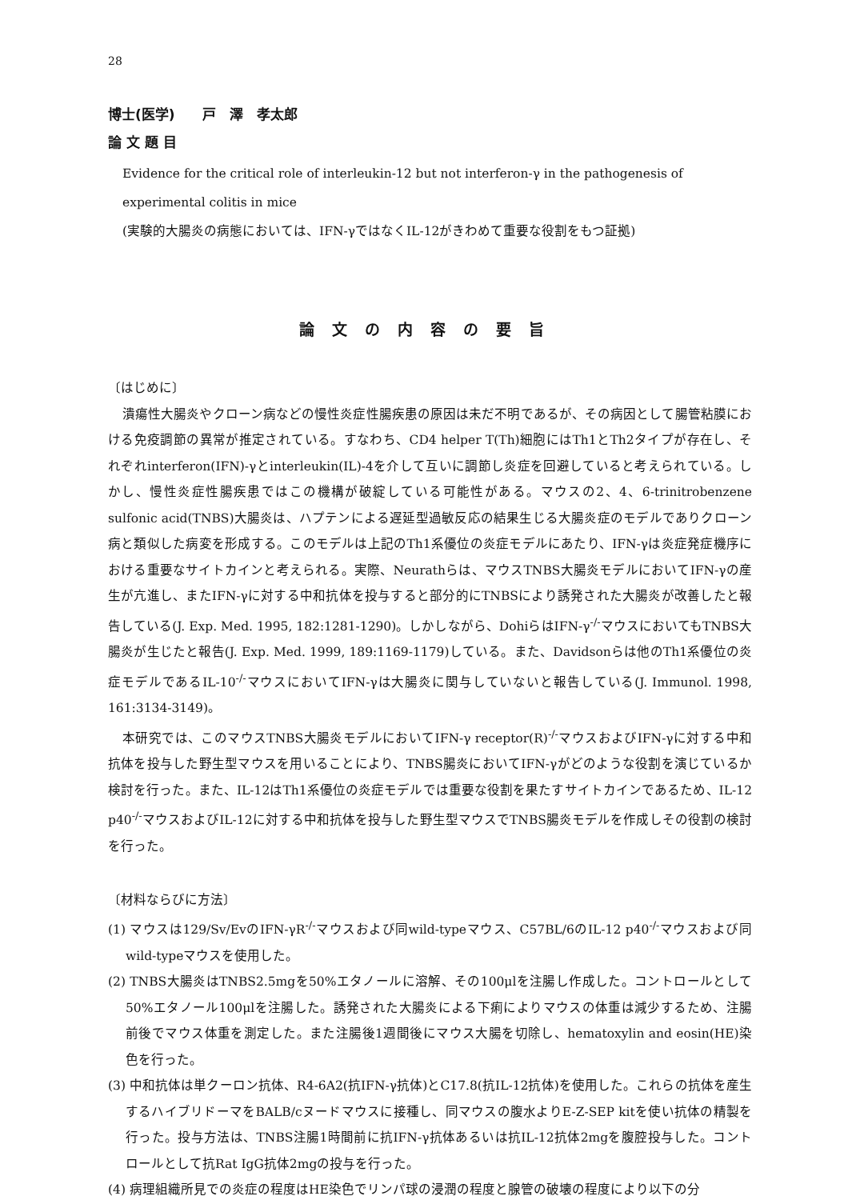28
博士(医学)　　戸　澤　孝太郎
論 文 題 目
Evidence for the critical role of interleukin-12 but not interferon-γ in the pathogenesis of experimental colitis in mice
(実験的大腸炎の病態においては、IFN-γではなくIL-12がきわめて重要な役割をもつ証拠)
論文の内容の要旨
〔はじめに〕
潰瘍性大腸炎やクローン病などの慢性炎症性腸疾患の原因は未だ不明であるが、その病因として腸管粘膜における免疫調節の異常が推定されている。すなわち、CD4 helper T(Th)細胞にはTh1とTh2タイプが存在し、それぞれinterferon(IFN)-γとinterleukin(IL)-4を介して互いに調節し炎症を回避していると考えられている。しかし、慢性炎症性腸疾患ではこの機構が破綻している可能性がある。マウスの2、4、6-trinitrobenzene sulfonic acid(TNBS)大腸炎は、ハプテンによる遅延型過敏反応の結果生じる大腸炎症のモデルでありクローン病と類似した病変を形成する。このモデルは上記のTh1系優位の炎症モデルにあたり、IFN-γは炎症発症機序における重要なサイトカインと考えられる。実際、Neurathらは、マウスTNBS大腸炎モデルにおいてIFN-γの産生が亢進し、またIFN-γに対する中和抗体を投与すると部分的にTNBSにより誘発された大腸炎が改善したと報告している(J. Exp. Med. 1995, 182:1281-1290)。しかしながら、DohiらはIFN-γ<sup>-/-</sup>マウスにおいてもTNBS大腸炎が生じたと報告(J. Exp. Med. 1999, 189:1169-1179)している。また、Davidsonらは他のTh1系優位の炎症モデルであるIL-10<sup>-/-</sup>マウスにおいてIFN-γは大腸炎に関与していないと報告している(J. Immunol. 1998, 161:3134-3149)。
本研究では、このマウスTNBS大腸炎モデルにおいてIFN-γ receptor(R)<sup>-/-</sup>マウスおよびIFN-γに対する中和抗体を投与した野生型マウスを用いることにより、TNBS腸炎においてIFN-γがどのような役割を演じているか検討を行った。また、IL-12はTh1系優位の炎症モデルでは重要な役割を果たすサイトカインであるため、IL-12 p40<sup>-/-</sup>マウスおよびIL-12に対する中和抗体を投与した野生型マウスでTNBS腸炎モデルを作成しその役割の検討を行った。
〔材料ならびに方法〕
(1) マウスは129/Sv/EvのIFN-γR<sup>-/-</sup>マウスおよび同wild-typeマウス、C57BL/6のIL-12 p40<sup>-/-</sup>マウスおよび同wild-typeマウスを使用した。
(2) TNBS大腸炎はTNBS2.5mgを50%エタノールに溶解、その100μlを注腸し作成した。コントロールとして50%エタノール100μlを注腸した。誘発された大腸炎による下痢によりマウスの体重は減少するため、注腸前後でマウス体重を測定した。また注腸後1週間後にマウス大腸を切除し、hematoxylin and eosin(HE)染色を行った。
(3) 中和抗体は単クーロン抗体、R4-6A2(抗IFN-γ抗体)とC17.8(抗IL-12抗体)を使用した。これらの抗体を産生するハイブリドーマをBALB/cヌードマウスに接種し、同マウスの腹水よりE-Z-SEP kitを使い抗体の精製を行った。投与方法は、TNBS注腸1時間前に抗IFN-γ抗体あるいは抗IL-12抗体2mgを腹腔投与した。コントロールとして抗Rat IgG抗体2mgの投与を行った。
(4) 病理組織所見での炎症の程度はHE染色でリンパ球の浸潤の程度と腺管の破壊の程度により以下の分